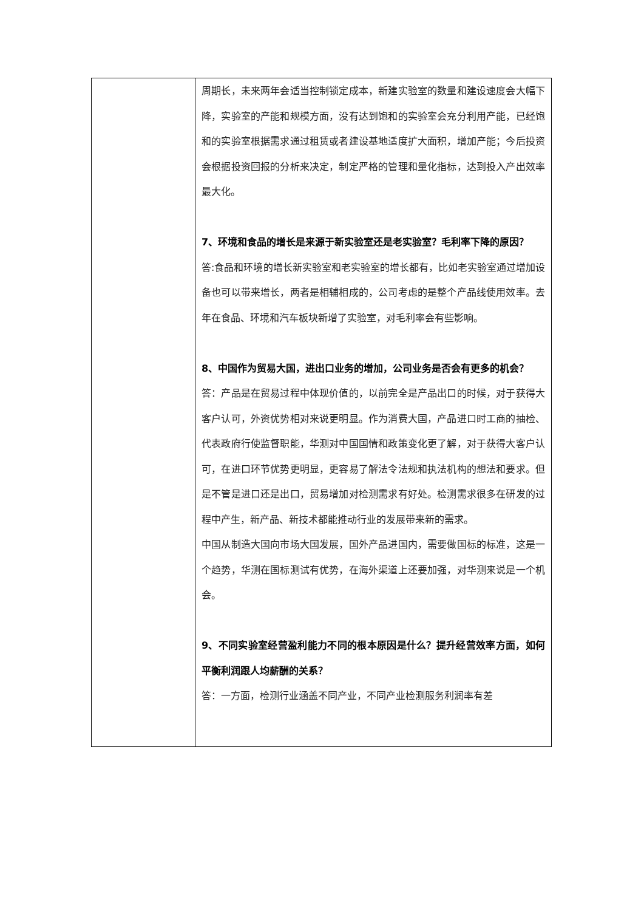| | 周期长，未来两年会适当控制锁定成本，新建实验室的数量和建设速度会大幅下降，实验室的产能和规模方面，没有达到饱和的实验室会充分利用产能，已经饱和的实验室根据需求通过租赁或者建设基地适度扩大面积，增加产能；今后投资会根据投资回报的分析来决定，制定严格的管理和量化指标，达到投入产出效率最大化。 7、环境和食品的增长是来源于新实验室还是老实验室？毛利率下降的原因？ 答:食品和环境的增长新实验室和老实验室的增长都有，比如老实验室通过增加设备也可以带来增长，两者是相辅相成的，公司考虑的是整个产品线使用效率。去年在食品、环境和汽车板块新增了实验室，对毛利率会有些影响。 8、中国作为贸易大国，进出口业务的增加，公司业务是否会有更多的机会？ 答：产品是在贸易过程中体现价值的，以前完全是产品出口的时候，对于获得大客户认可，外资优势相对来说更明显。作为消费大国，产品进口时工商的抽检、代表政府行使监督职能，华测对中国国情和政策变化更了解，对于获得大客户认可，在进口环节优势更明显，更容易了解法令法规和执法机构的想法和要求。但是不管是进口还是出口，贸易增加对检测需求有好处。检测需求很多在研发的过程中产生，新产品、新技术都能推动行业的发展带来新的需求。 中国从制造大国向市场大国发展，国外产品进国内，需要做国标的标准，这是一个趋势，华测在国标测试有优势，在海外渠道上还要加强，对华测来说是一个机会。 9、不同实验室经营盈利能力不同的根本原因是什么？提升经营效率方面，如何平衡利润跟人均薪酬的关系？ 答：一方面，检测行业涵盖不同产业，不同产业检测服务利润率有差 |